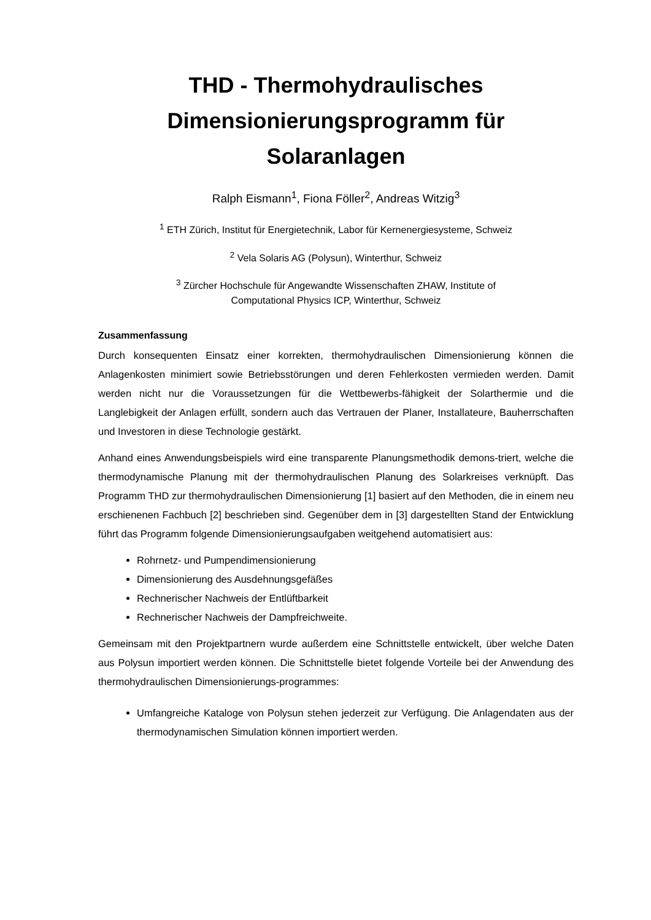THD - Thermohydraulisches Dimensionierungsprogramm für Solaranlagen
Ralph Eismann<sup>1</sup>, Fiona Föller<sup>2</sup>, Andreas Witzig<sup>3</sup>
<sup>1</sup> ETH Zürich, Institut für Energietechnik, Labor für Kernenergiesysteme, Schweiz
<sup>2</sup> Vela Solaris AG (Polysun), Winterthur, Schweiz
<sup>3</sup> Zürcher Hochschule für Angewandte Wissenschaften ZHAW, Institute of
Computational Physics ICP, Winterthur, Schweiz
Zusammenfassung
Durch konsequenten Einsatz einer korrekten, thermohydraulischen Dimensionierung können die Anlagenkosten minimiert sowie Betriebsstörungen und deren Fehlerkosten vermieden werden. Damit werden nicht nur die Voraussetzungen für die Wettbewerbs-fähigkeit der Solarthermie und die Langlebigkeit der Anlagen erfüllt, sondern auch das Vertrauen der Planer, Installateure, Bauherrschaften und Investoren in diese Technologie gestärkt.
Anhand eines Anwendungsbeispiels wird eine transparente Planungsmethodik demons-triert, welche die thermodynamische Planung mit der thermohydraulischen Planung des Solarkreises verknüpft. Das Programm THD zur thermohydraulischen Dimensionierung [1] basiert auf den Methoden, die in einem neu erschienenen Fachbuch [2] beschrieben sind. Gegenüber dem in [3] dargestellten Stand der Entwicklung führt das Programm folgende Dimensionierungsaufgaben weitgehend automatisiert aus:
Rohrnetz- und Pumpendimensionierung
Dimensionierung des Ausdehnungsgefäßes
Rechnerischer Nachweis der Entlüftbarkeit
Rechnerischer Nachweis der Dampfreichweite.
Gemeinsam mit den Projektpartnern wurde außerdem eine Schnittstelle entwickelt, über welche Daten aus Polysun importiert werden können. Die Schnittstelle bietet folgende Vorteile bei der Anwendung des thermohydraulischen Dimensionierungs-programmes:
Umfangreiche Kataloge von Polysun stehen jederzeit zur Verfügung. Die Anlagendaten aus der thermodynamischen Simulation können importiert werden.